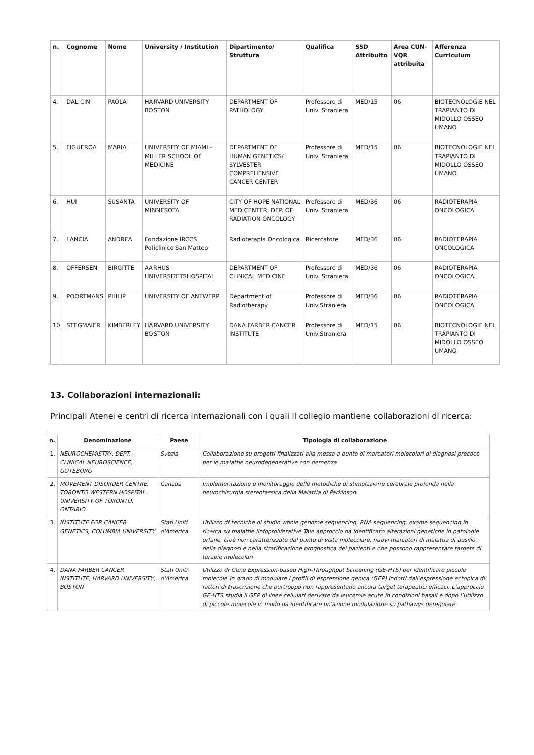| n. | Cognome | Nome | University / Institution | Dipartimento/ Struttura | Qualifica | SSD Attribuito | Area CUN-VQR attribuita | Afferenza Curriculum |
| --- | --- | --- | --- | --- | --- | --- | --- | --- |
| 4. | DAL CIN | PAOLA | HARVARD UNIVERSITY BOSTON | DEPARTMENT OF PATHOLOGY | Professore di Univ. Straniera | MED/15 | 06 | BIOTECNOLOGIE NEL TRAPIANTO DI MIDOLLO OSSEO UMANO |
| 5. | FIGUEROA | MARIA | UNIVERSITY OF MIAMI - MILLER SCHOOL OF MEDICINE | DEPARTMENT OF HUMAN GENETICS/ SYLVESTER COMPREHENSIVE CANCER CENTER | Professore di Univ. Straniera | MED/15 | 06 | BIOTECNOLOGIE NEL TRAPIANTO DI MIDOLLO OSSEO UMANO |
| 6. | HUI | SUSANTA | UNIVERSITY OF MINNESOTA | CITY OF HOPE NATIONAL MED CENTER, DEP. OF RADIATION ONCOLOGY | Professore di Univ. Straniera | MED/36 | 06 | RADIOTERAPIA ONCOLOGICA |
| 7. | LANCIA | ANDREA | Fondazione IRCCS Policlinico San Matteo | Radioterapia Oncologica | Ricercatore | MED/36 | 06 | RADIOTERAPIA ONCOLOGICA |
| 8. | OFFERSEN | BIRGITTE | AARHUS UNIVERSITETSHOSPITAL | DEPARTMENT OF CLINICAL MEDICINE | Professore di Univ. Straniera | MED/36 | 06 | RADIOTERAPIA ONCOLOGICA |
| 9. | POORTMANS | PHILIP | UNIVERSITY OF ANTWERP | Department of Radiotherapy | Professore di Univ.Straniera | MED/36 | 06 | RADIOTERAPIA ONCOLOGICA |
| 10. | STEGMAIER | KIMBERLEY | HARVARD UNIVERSITY BOSTON | DANA FARBER CANCER INSTITUTE | Professore di Univ.Straniera | MED/15 | 06 | BIOTECNOLOGIE NEL TRAPIANTO DI MIDOLLO OSSEO UMANO |
13. Collaborazioni internazionali:
Principali Atenei e centri di ricerca internazionali con i quali il collegio mantiene collaborazioni di ricerca:
| n. | Denominazione | Paese | Tipologia di collaborazione |
| --- | --- | --- | --- |
| 1. | NEUROCHEMISTRY, DEPT. CLINICAL NEUROSCIENCE, GOTEBORG | Svezia | Collaborazione su progetti finalizzati alla messa a punto di marcatori molecolari di diagnosi precoce per le malattie neurodegenerative con demenza |
| 2. | MOVEMENT DISORDER CENTRE, TORONTO WESTERN HOSPITAL, UNIVERSITY OF TORONTO, ONTARIO | Canada | Implementazione e monitoraggio delle metodiche di stimolazione cerebrale profonda nella neurochirurgia stereotassica della Malattia di Parkinson. |
| 3. | INSTITUTE FOR CANCER GENETICS, COLUMBIA UNIVERSITY | Stati Uniti d'America | Utilizzo di tecniche di studio whole genome sequencing, RNA sequencing, exome sequencing in ricerca su malattie linfoproliferative Tale approccio ha identificato alterazioni genetiche in patologie orfane, cioè non caratterizzate dal punto di vista molecolare, nuovi marcatori di malattia di ausilio nella diagnosi e nella stratificazione prognostica dei pazienti e che possono rappresentare targets di terapie molecolari |
| 4. | DANA FARBER CANCER INSTITUTE, HARVARD UNIVERSITY, BOSTON | Stati Uniti d'America | Utilizzo di Gene Expression-based High-Throughput Screening (GE-HTS) per identificare piccole molecole in grado di modulare i profili di espressione genica (GEP) indotti dall’espressione ectopica di fattori di trascrizione che purtroppo non rappresentano ancora target terapeutici efficaci. L’approccio GE-HTS studia il GEP di linee cellulari derivate da leucemie acute in condizioni basali e dopo l’utilizzo di piccole molecole in modo da identificare un'azione modulazione su pathawys deregolate |